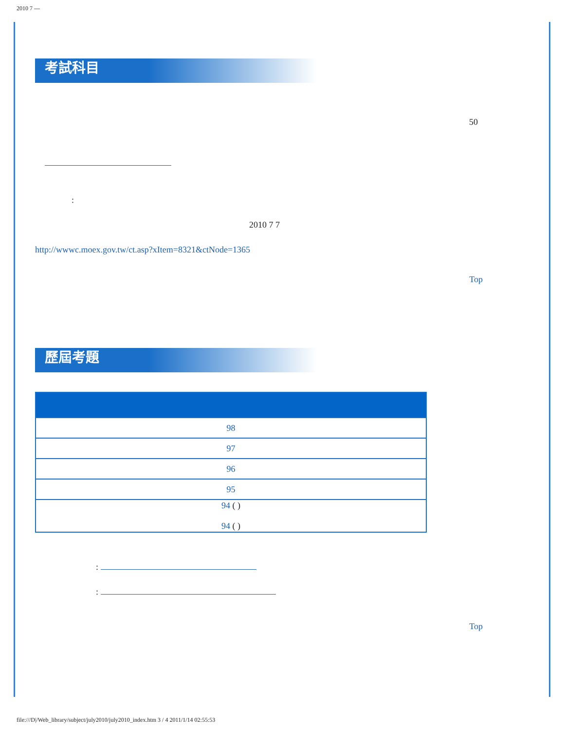2010 7 ---
考試科目
50
:
2010 7 7
http://wwwc.moex.gov.tw/ct.asp?xItem=8321&ctNode=1365
Top
歷屆考題
| 98 |
| 97 |
| 96 |
| 95 |
| 94 ( ) 94 ( ) |
:
:
Top
file:///D|/Web_library/subject/july2010/july2010_index.htm 3 / 4 2011/1/14 02:55:53